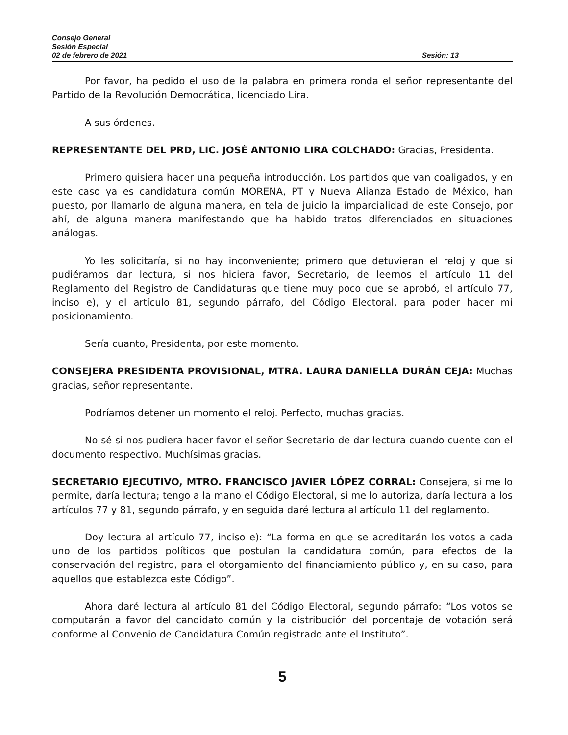Consejo General
Sesión Especial
02 de febrero de 2021 Sesión: 13
Por favor, ha pedido el uso de la palabra en primera ronda el señor representante del Partido de la Revolución Democrática, licenciado Lira.
A sus órdenes.
REPRESENTANTE DEL PRD, LIC. JOSÉ ANTONIO LIRA COLCHADO: Gracias, Presidenta.
Primero quisiera hacer una pequeña introducción. Los partidos que van coaligados, y en este caso ya es candidatura común MORENA, PT y Nueva Alianza Estado de México, han puesto, por llamarlo de alguna manera, en tela de juicio la imparcialidad de este Consejo, por ahí, de alguna manera manifestando que ha habido tratos diferenciados en situaciones análogas.
Yo les solicitaría, si no hay inconveniente; primero que detuvieran el reloj y que si pudiéramos dar lectura, si nos hiciera favor, Secretario, de leernos el artículo 11 del Reglamento del Registro de Candidaturas que tiene muy poco que se aprobó, el artículo 77, inciso e), y el artículo 81, segundo párrafo, del Código Electoral, para poder hacer mi posicionamiento.
Sería cuanto, Presidenta, por este momento.
CONSEJERA PRESIDENTA PROVISIONAL, MTRA. LAURA DANIELLA DURÁN CEJA: Muchas gracias, señor representante.
Podríamos detener un momento el reloj. Perfecto, muchas gracias.
No sé si nos pudiera hacer favor el señor Secretario de dar lectura cuando cuente con el documento respectivo. Muchísimas gracias.
SECRETARIO EJECUTIVO, MTRO. FRANCISCO JAVIER LÓPEZ CORRAL: Consejera, si me lo permite, daría lectura; tengo a la mano el Código Electoral, si me lo autoriza, daría lectura a los artículos 77 y 81, segundo párrafo, y en seguida daré lectura al artículo 11 del reglamento.
Doy lectura al artículo 77, inciso e): “La forma en que se acreditarán los votos a cada uno de los partidos políticos que postulan la candidatura común, para efectos de la conservación del registro, para el otorgamiento del financiamiento público y, en su caso, para aquellos que establezca este Código”.
Ahora daré lectura al artículo 81 del Código Electoral, segundo párrafo: “Los votos se computarán a favor del candidato común y la distribución del porcentaje de votación será conforme al Convenio de Candidatura Común registrado ante el Instituto”.
5